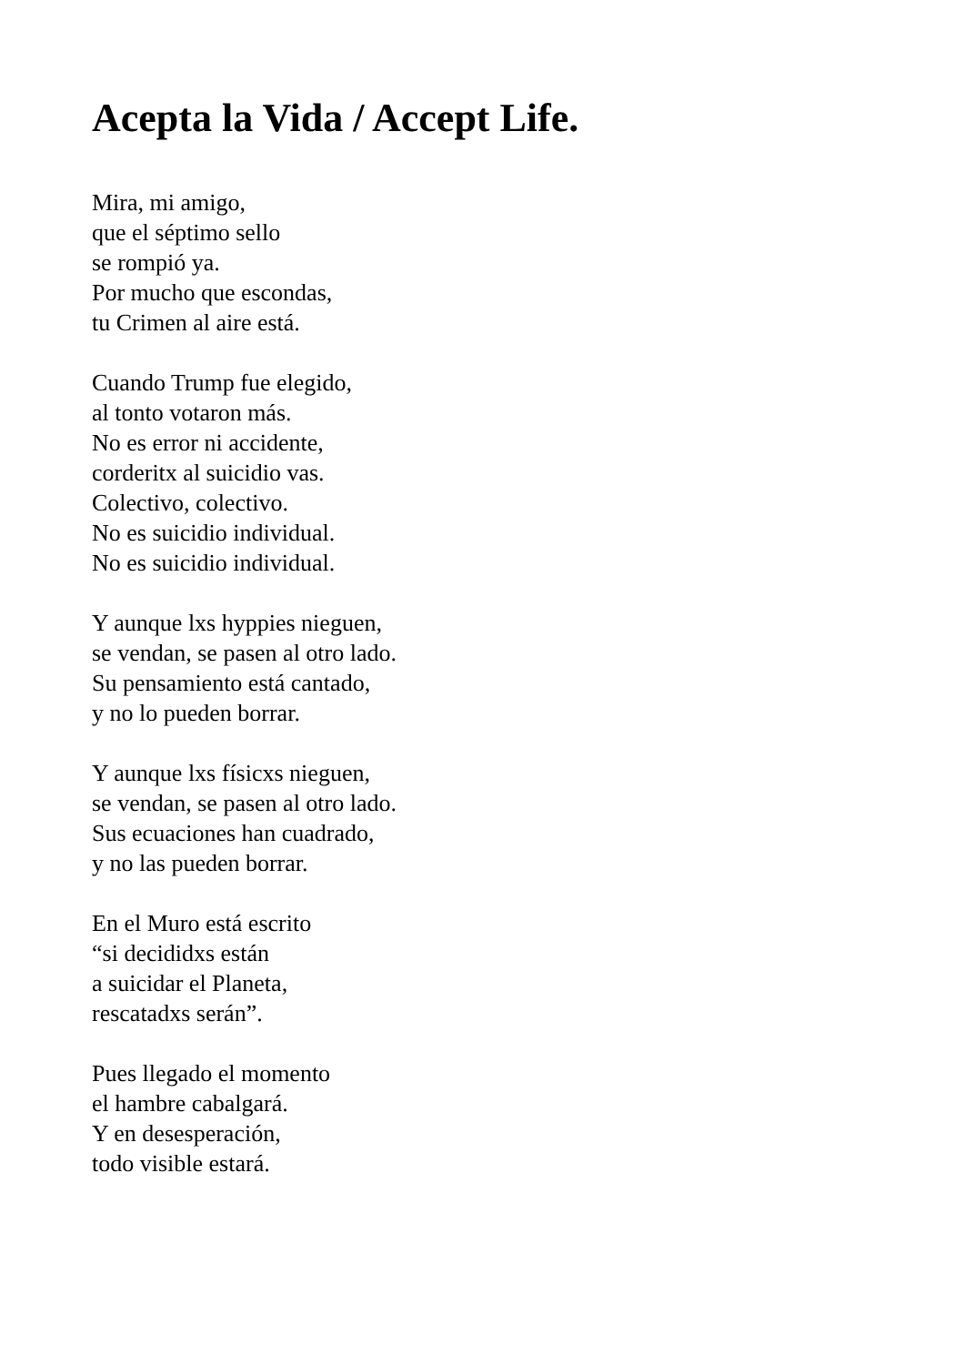Acepta la Vida / Accept Life.
Mira, mi amigo,
que el séptimo sello
se rompió ya.
Por mucho que escondas,
tu Crimen al aire está.
Cuando Trump fue elegido,
al tonto votaron más.
No es error ni accidente,
corderitx al suicidio vas.
Colectivo, colectivo.
No es suicidio individual.
No es suicidio individual.
Y aunque lxs hyppies nieguen,
se vendan, se pasen al otro lado.
Su pensamiento está cantado,
y no lo pueden borrar.
Y aunque lxs físicxs nieguen,
se vendan, se pasen al otro lado.
Sus ecuaciones han cuadrado,
y no las pueden borrar.
En el Muro está escrito
“si decididxs están
a suicidar el Planeta,
rescatadxs serán”.
Pues llegado el momento
el hambre cabalgará.
Y en desesperación,
todo visible estará.